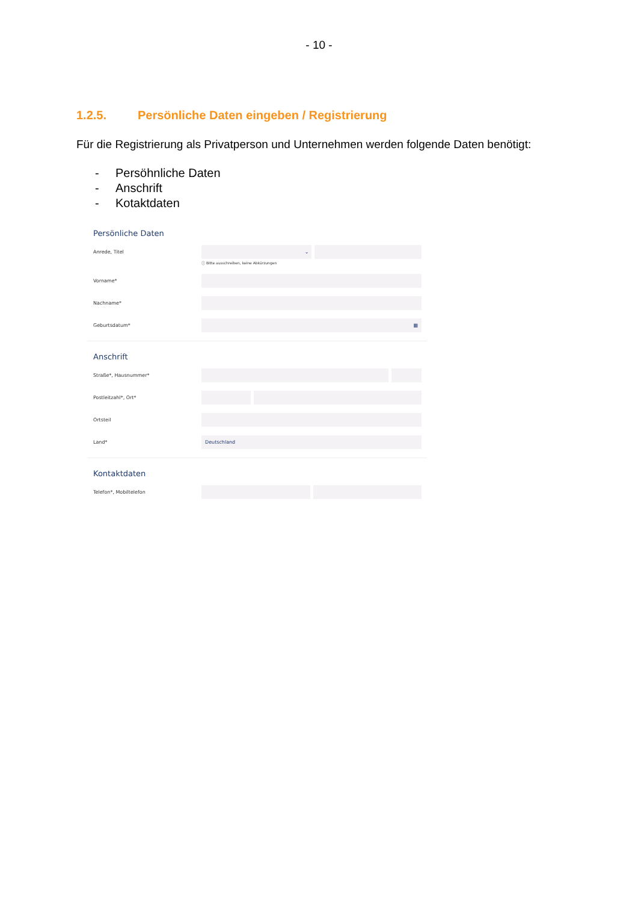- 10 -
1.2.5. Persönliche Daten eingeben / Registrierung
Für die Registrierung als Privatperson und Unternehmen werden folgende Daten benötigt:
- Persöhnliche Daten
- Anschrift
- Kotaktdaten
Persönliche Daten
Anrede, Titel
⌄
ⓘ Bitte ausschreiben, keine Abkürzungen
Vorname*
Nachname*
Geburtsdatum*
▦
Anschrift
Straße*, Hausnummer*
Postleitzahl*, Ort*
Ortsteil
Land*
Deutschland
Kontaktdaten
Telefon*, Mobiltelefon